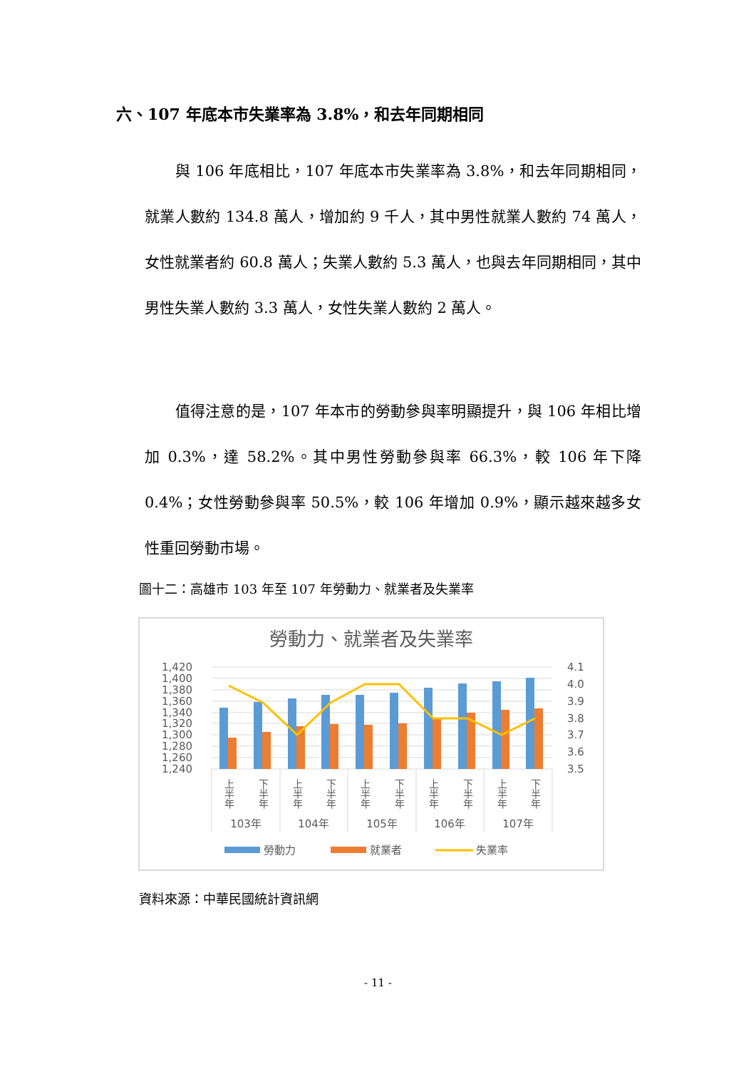六、107 年底本市失業率為 3.8%，和去年同期相同
　　與 106 年底相比，107 年底本市失業率為 3.8%，和去年同期相同，就業人數約 134.8 萬人，增加約 9 千人，其中男性就業人數約 74 萬人，女性就業者約 60.8 萬人；失業人數約 5.3 萬人，也與去年同期相同，其中男性失業人數約 3.3 萬人，女性失業人數約 2 萬人。
　　值得注意的是，107 年本市的勞動參與率明顯提升，與 106 年相比增加 0.3%，達 58.2%。其中男性勞動參與率 66.3%，較 106 年下降 0.4%；女性勞動參與率 50.5%，較 106 年增加 0.9%，顯示越來越多女性重回勞動市場。
圖十二：高雄市 103 年至 107 年勞動力、就業者及失業率
勞動力、就業者及失業率
1,420
1,400
1,380
1,360
1,340
1,320
1,300
1,280
1,260
1,240
4.1
4.0
3.9
3.8
3.7
3.6
3.5
上半年
下半年
上半年
下半年
上半年
下半年
上半年
下半年
上半年
下半年
103年
104年
105年
106年
107年
勞動力
就業者
失業率
資料來源：中華民國統計資訊網
- 11 -